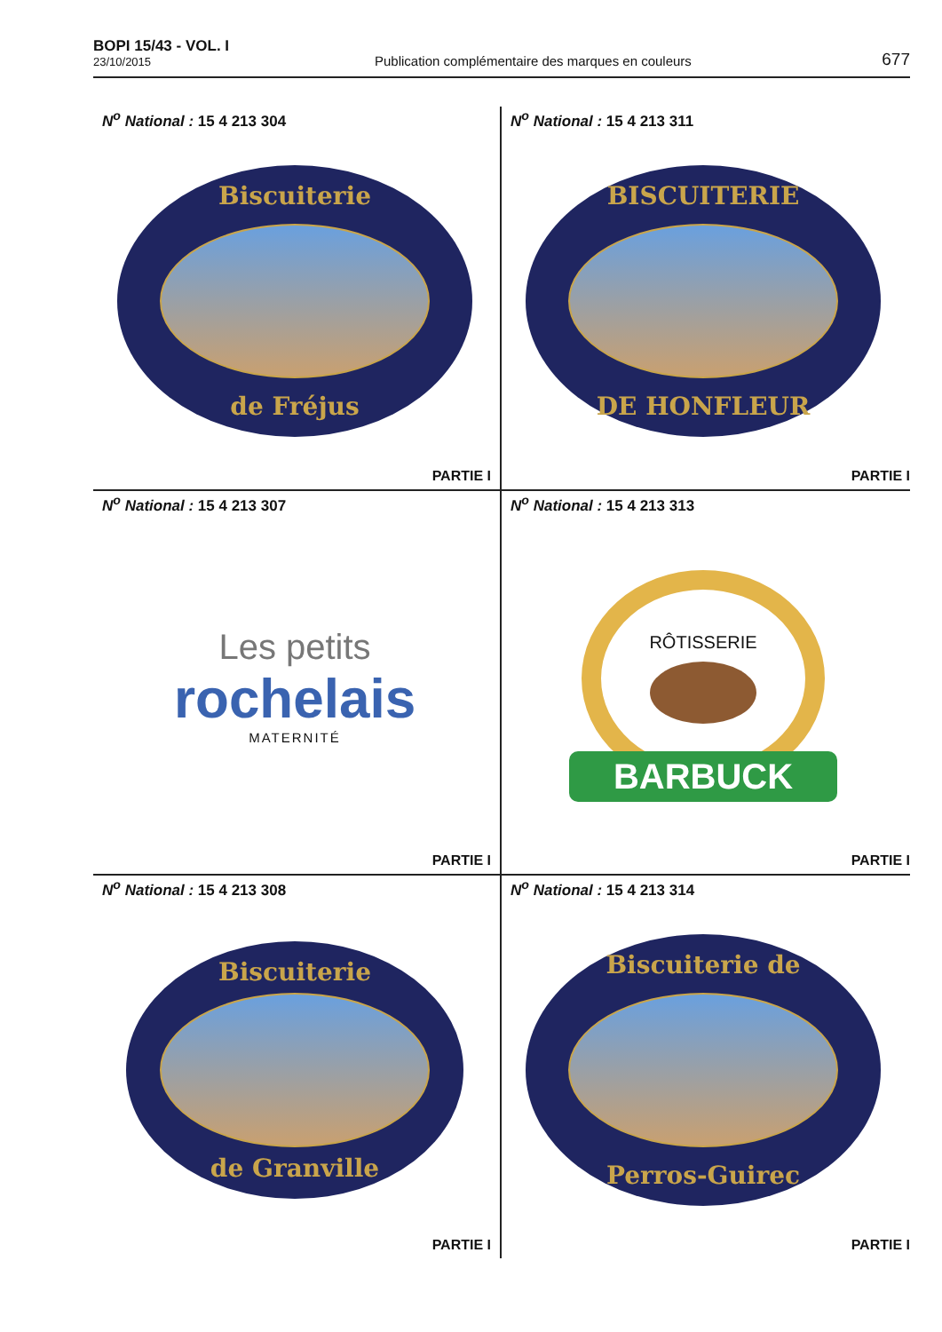BOPI 15/43 - VOL. I
23/10/2015
Publication complémentaire des marques en couleurs
677
N<sup>o</sup> National : 15 4 213 304
Biscuiterie
de Fréjus
PARTIE I
N<sup>o</sup> National : 15 4 213 311
BISCUITERIE
DE HONFLEUR
PARTIE I
N<sup>o</sup> National : 15 4 213 307
Les petits
rochelais
MATERNITÉ
PARTIE I
N<sup>o</sup> National : 15 4 213 313
RÔTISSERIE
BARBUCK
PARTIE I
N<sup>o</sup> National : 15 4 213 308
Biscuiterie
de Granville
PARTIE I
N<sup>o</sup> National : 15 4 213 314
Biscuiterie de
Perros-Guirec
PARTIE I